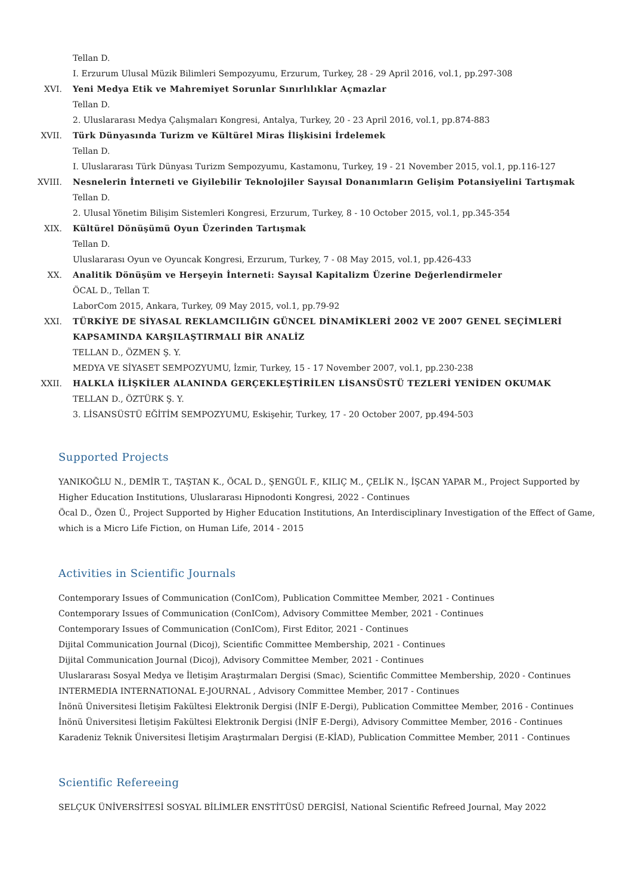Tellan D.
I. Erzurum Ulusal Müzik Bilimleri Sempozyumu, Erzurum, Turkey, 28 - 29 April 2016, vol.1, pp.297-308
XVI. Yeni Medya Etik ve Mahremiyet Sorunlar Sınırlılıklar Açmazlar
Tellan D.
2. Uluslararası Medya Çalışmaları Kongresi, Antalya, Turkey, 20 - 23 April 2016, vol.1, pp.874-883
XVII. Türk Dünyasında Turizm ve Kültürel Miras İlişkisini İrdelemek
Tellan D.
I. Uluslararası Türk Dünyası Turizm Sempozyumu, Kastamonu, Turkey, 19 - 21 November 2015, vol.1, pp.116-127
XVIII. Nesnelerin İnterneti ve Giyilebilir Teknolojiler Sayısal Donanımların Gelişim Potansiyelini Tartışmak
Tellan D.
2. Ulusal Yönetim Bilişim Sistemleri Kongresi, Erzurum, Turkey, 8 - 10 October 2015, vol.1, pp.345-354
XIX. Kültürel Dönüşümü Oyun Üzerinden Tartışmak
Tellan D.
Uluslararası Oyun ve Oyuncak Kongresi, Erzurum, Turkey, 7 - 08 May 2015, vol.1, pp.426-433
XX. Analitik Dönüşüm ve Herşeyin İnterneti: Sayısal Kapitalizm Üzerine Değerlendirmeler
ÖCAL D., Tellan T.
LaborCom 2015, Ankara, Turkey, 09 May 2015, vol.1, pp.79-92
XXI. TÜRKİYE DE SİYASAL REKLAMCILIĞIN GÜNCEL DİNAMİKLERİ 2002 VE 2007 GENEL SEÇİMLERİ KAPSAMINDA KARŞILAŞTIRMALI BİR ANALİZ
TELLAN D., ÖZMEN Ş. Y.
MEDYA VE SİYASET SEMPOZYUMU, İzmir, Turkey, 15 - 17 November 2007, vol.1, pp.230-238
XXII. HALKLA İLİŞKİLER ALANINDA GERÇEKLEŞTİRİLEN LİSANSÜSTÜ TEZLERİ YENİDEN OKUMAK
TELLAN D., ÖZTÜRK Ş. Y.
3. LİSANSÜSTÜ EĞİTİM SEMPOZYUMU, Eskişehir, Turkey, 17 - 20 October 2007, pp.494-503
Supported Projects
YANIKOĞLU N., DEMİR T., TAŞTAN K., ÖCAL D., ŞENGÜL F., KILIÇ M., ÇELİK N., İŞCAN YAPAR M., Project Supported by Higher Education Institutions, Uluslararası Hipnodonti Kongresi, 2022 - Continues
Öcal D., Özen Ü., Project Supported by Higher Education Institutions, An Interdisciplinary Investigation of the Effect of Game, which is a Micro Life Fiction, on Human Life, 2014 - 2015
Activities in Scientific Journals
Contemporary Issues of Communication (ConICom), Publication Committee Member, 2021 - Continues
Contemporary Issues of Communication (ConICom), Advisory Committee Member, 2021 - Continues
Contemporary Issues of Communication (ConICom), First Editor, 2021 - Continues
Dijital Communication Journal (Dicoj), Scientific Committee Membership, 2021 - Continues
Dijital Communication Journal (Dicoj), Advisory Committee Member, 2021 - Continues
Uluslararası Sosyal Medya ve İletişim Araştırmaları Dergisi (Smac), Scientific Committee Membership, 2020 - Continues
INTERMEDIA INTERNATIONAL E-JOURNAL , Advisory Committee Member, 2017 - Continues
İnönü Üniversitesi İletişim Fakültesi Elektronik Dergisi (İNİF E-Dergi), Publication Committee Member, 2016 - Continues
İnönü Üniversitesi İletişim Fakültesi Elektronik Dergisi (İNİF E-Dergi), Advisory Committee Member, 2016 - Continues
Karadeniz Teknik Üniversitesi İletişim Araştırmaları Dergisi (E-KİAD), Publication Committee Member, 2011 - Continues
Scientific Refereeing
SELÇUK ÜNİVERSİTESİ SOSYAL BİLİMLER ENSTİTÜSÜ DERGİSİ, National Scientific Refreed Journal, May 2022